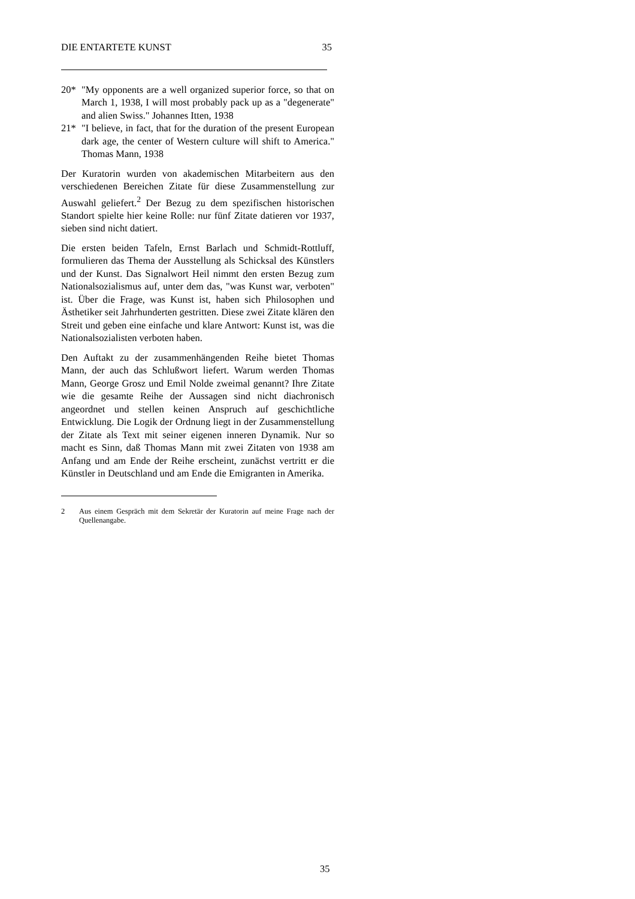DIE ENTARTETE KUNST 35
20* "My opponents are a well organized superior force, so that on March 1, 1938, I will most probably pack up as a "degenerate" and alien Swiss." Johannes Itten, 1938
21* "I believe, in fact, that for the duration of the present European dark age, the center of Western culture will shift to America." Thomas Mann, 1938
Der Kuratorin wurden von akademischen Mitarbeitern aus den verschiedenen Bereichen Zitate für diese Zusammenstellung zur Auswahl geliefert.<sup>2</sup> Der Bezug zu dem spezifischen historischen Standort spielte hier keine Rolle: nur fünf Zitate datieren vor 1937, sieben sind nicht datiert.
Die ersten beiden Tafeln, Ernst Barlach und Schmidt-Rottluff, formulieren das Thema der Ausstellung als Schicksal des Künstlers und der Kunst. Das Signalwort Heil nimmt den ersten Bezug zum Nationalsozialismus auf, unter dem das, "was Kunst war, verboten" ist. Über die Frage, was Kunst ist, haben sich Philosophen und Ästhetiker seit Jahrhunderten gestritten. Diese zwei Zitate klären den Streit und geben eine einfache und klare Antwort: Kunst ist, was die Natio­nalsozialisten verboten haben.
Den Auftakt zu der zusammenhängenden Reihe bietet Thomas Mann, der auch das Schlußwort liefert. Warum wer­den Thomas Mann, George Grosz und Emil Nolde zweimal genannt? Ihre Zitate wie die gesamte Reihe der Aussagen sind nicht diachronisch angeordnet und stellen keinen Anspruch auf geschichtliche Entwicklung. Die Logik der Ordnung liegt in der Zusammenstellung der Zitate als Text mit seiner eigenen inneren Dynamik. Nur so macht es Sinn, daß Thomas Mann mit zwei Zitaten von 1938 am Anfang und am Ende der Reihe erscheint, zunächst vertritt er die Künstler in Deutschland und am Ende die Emigranten in Amerika.
2 Aus einem Gespräch mit dem Sekretär der Kuratorin auf meine Frage nach der Quellenangabe.
35